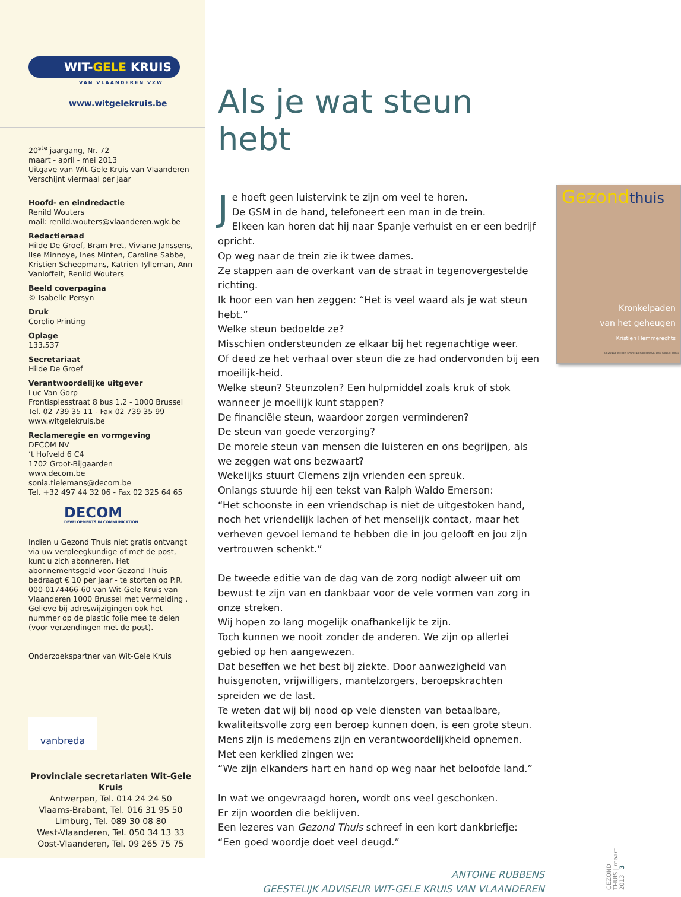WIT-GELE KRUIS
VAN VLAANDEREN VZW
www.witgelekruis.be
20<sup>ste</sup> jaargang, Nr. 72
maart - april - mei 2013
Uitgave van Wit-Gele Kruis van Vlaanderen
Verschijnt viermaal per jaar
Hoofd- en eindredactie
Renild Wouters
mail: renild.wouters@vlaanderen.wgk.be
Redactieraad
Hilde De Groef, Bram Fret, Viviane Janssens, Ilse Minnoye, Ines Minten, Caroline Sabbe, Kristien Scheepmans, Katrien Tylleman, Ann Vanloffelt, Renild Wouters
Beeld coverpagina
© Isabelle Persyn
Druk
Corelio Printing
Oplage
133.537
Secretariaat
Hilde De Groef
Verantwoordelijke uitgever
Luc Van Gorp
Frontispiesstraat 8 bus 1.2 - 1000 Brussel
Tel. 02 739 35 11 - Fax 02 739 35 99
www.witgelekruis.be
Reclameregie en vormgeving
DECOM NV
‘t Hofveld 6 C4
1702 Groot-Bijgaarden
www.decom.be
sonia.tielemans@decom.be
Tel. +32 497 44 32 06 - Fax 02 325 64 65
DECOM
DEVELOPMENTS IN COMMUNICATION
Indien u Gezond Thuis niet gratis ontvangt via uw verpleegkundige of met de post, kunt u zich abonneren. Het abonnementsgeld voor Gezond Thuis bedraagt € 10 per jaar - te storten op P.R. 000-0174466-60 van Wit-Gele Kruis van Vlaanderen 1000 Brussel met vermelding . Gelieve bij adreswijzigingen ook het nummer op de plastic folie mee te delen (voor verzendingen met de post).
Onderzoekspartner van Wit-Gele Kruis
vanbreda
Provinciale secretariaten Wit-Gele Kruis
Antwerpen, Tel. 014 24 24 50
Vlaams-Brabant, Tel. 016 31 95 50
Limburg, Tel. 089 30 08 80
West-Vlaanderen, Tel. 050 34 13 33
Oost-Vlaanderen, Tel. 09 265 75 75
Als je wat steun hebt
Gezondthuis
Kronkelpaden
van het geheugen
Kristien Hemmerechts
GEZONDE VETTEN SPORT NA HARTIEWAAL DAG VAN DE ZORG
Je hoeft geen luistervink te zijn om veel te horen.
De GSM in de hand, telefoneert een man in de trein.
Elkeen kan horen dat hij naar Spanje verhuist en er een bedrijf opricht.
Op weg naar de trein zie ik twee dames.
Ze stappen aan de overkant van de straat in tegenovergestelde richting.
Ik hoor een van hen zeggen: “Het is veel waard als je wat steun hebt.”
Welke steun bedoelde ze?
Misschien ondersteunden ze elkaar bij het regenachtige weer.
Of deed ze het verhaal over steun die ze had ondervonden bij een moeilijk-heid.
Welke steun? Steunzolen? Een hulpmiddel zoals kruk of stok wanneer je moeilijk kunt stappen?
De financiële steun, waardoor zorgen verminderen?
De steun van goede verzorging?
De morele steun van mensen die luisteren en ons begrijpen, als we zeggen wat ons bezwaart?
Wekelijks stuurt Clemens zijn vrienden een spreuk.
Onlangs stuurde hij een tekst van Ralph Waldo Emerson:
“Het schoonste in een vriendschap is niet de uitgestoken hand, noch het vriendelijk lachen of het menselijk contact, maar het verheven gevoel iemand te hebben die in jou gelooft en jou zijn vertrouwen schenkt.”
De tweede editie van de dag van de zorg nodigt alweer uit om bewust te zijn van en dankbaar voor de vele vormen van zorg in onze streken.
Wij hopen zo lang mogelijk onafhankelijk te zijn.
Toch kunnen we nooit zonder de anderen. We zijn op allerlei gebied op hen aangewezen.
Dat beseffen we het best bij ziekte. Door aanwezigheid van huisgenoten, vrijwilligers, mantelzorgers, beroepskrachten spreiden we de last.
Te weten dat wij bij nood op vele diensten van betaalbare, kwaliteitsvolle zorg een beroep kunnen doen, is een grote steun.
Mens zijn is medemens zijn en verantwoordelijkheid opnemen.
Met een kerklied zingen we:
“We zijn elkanders hart en hand op weg naar het beloofde land.”
In wat we ongevraagd horen, wordt ons veel geschonken.
Er zijn woorden die beklijven.
Een lezeres van Gezond Thuis schreef in een kort dankbriefje:
“Een goed woordje doet veel deugd.”
ANTOINE RUBBENS
GEESTELIJK ADVISEUR WIT-GELE KRUIS VAN VLAANDEREN
GEZOND THUIS | maart 2013 3